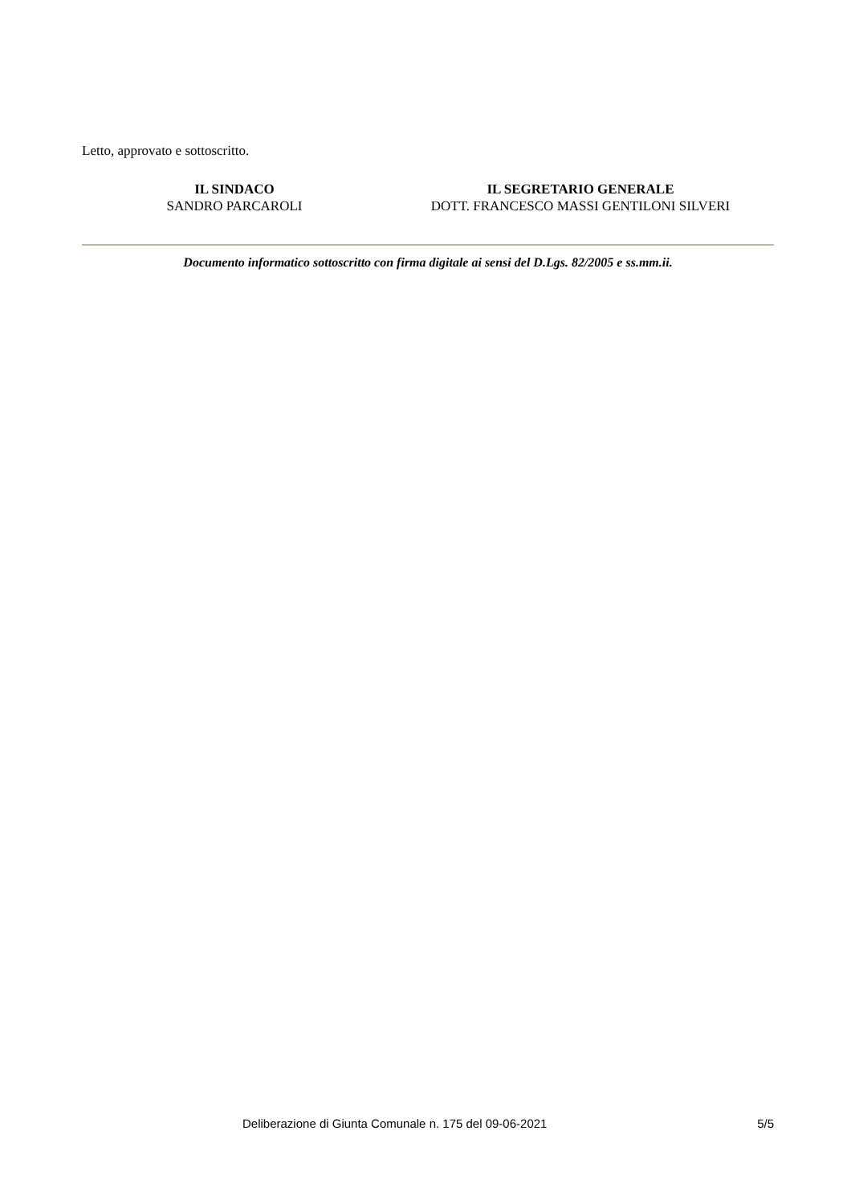Letto, approvato e sottoscritto.
IL SINDACO
SANDRO PARCAROLI
IL SEGRETARIO GENERALE
DOTT. FRANCESCO MASSI GENTILONI SILVERI
Documento informatico sottoscritto con firma digitale ai sensi del D.Lgs. 82/2005 e ss.mm.ii.
Deliberazione di Giunta Comunale n. 175 del 09-06-2021 5/5